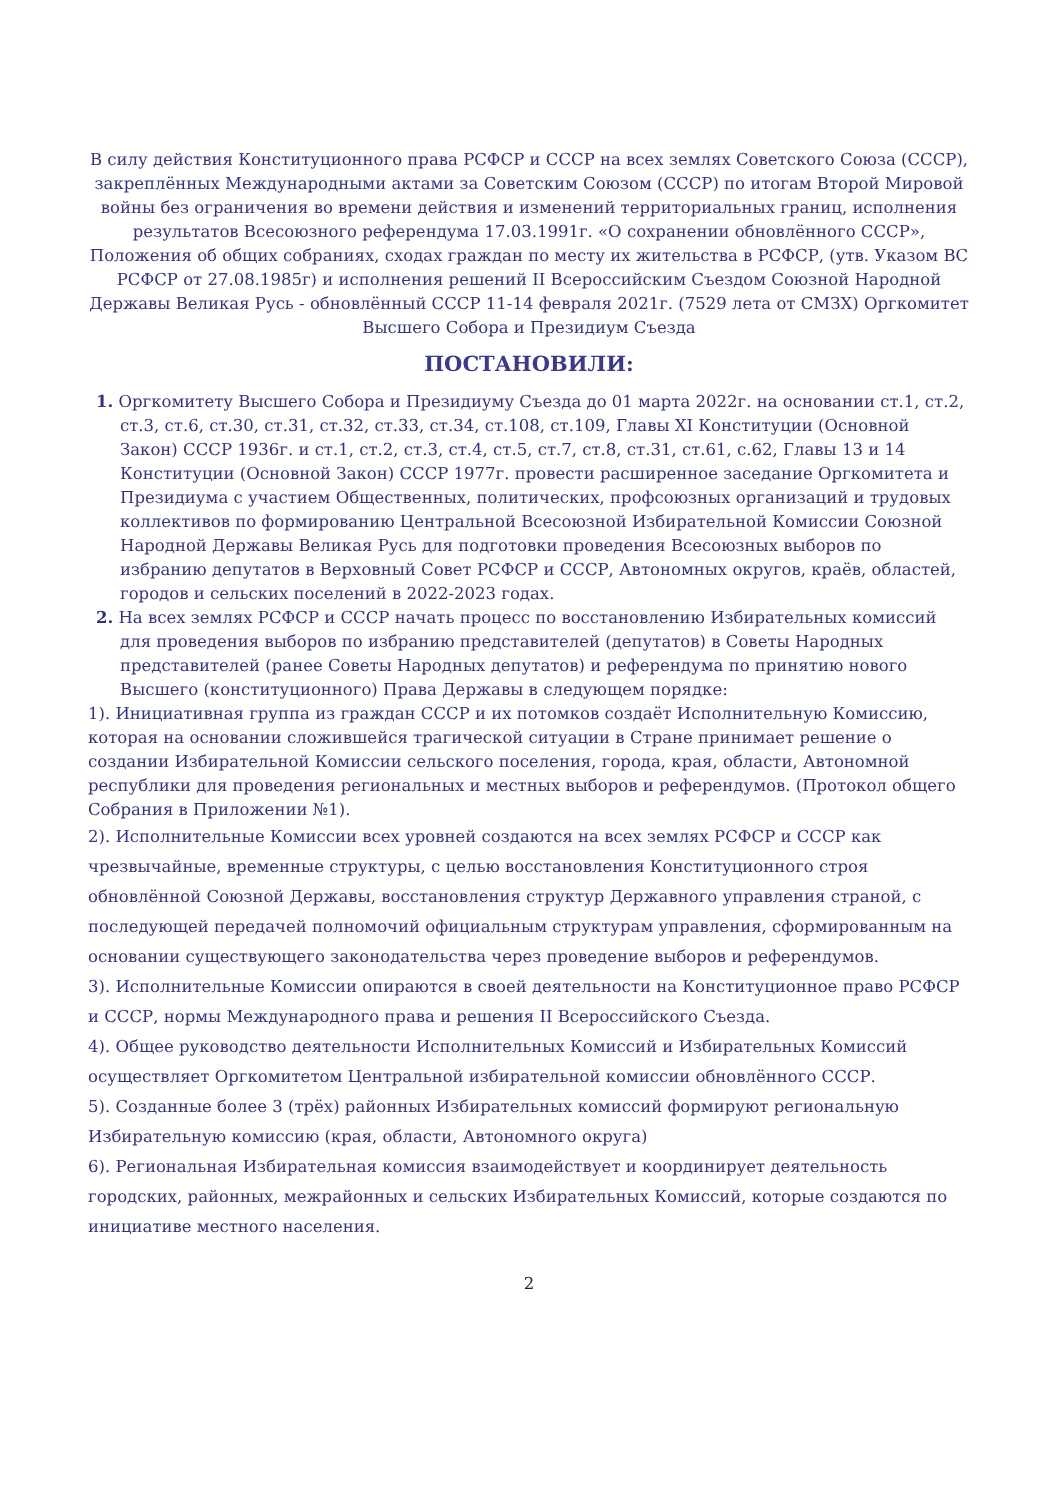В силу действия Конституционного права РСФСР и СССР на всех землях Советского Союза (СССР), закреплённых Международными актами за Советским Союзом (СССР) по итогам Второй Мировой войны без ограничения во времени действия и изменений территориальных границ, исполнения результатов Всесоюзного референдума 17.03.1991г. «О сохранении обновлённого СССР», Положения об общих собраниях, сходах граждан по месту их жительства в РСФСР, (утв. Указом ВС РСФСР от 27.08.1985г) и исполнения решений II Всероссийским Съездом Союзной Народной Державы Великая Русь - обновлённый СССР 11-14 февраля 2021г. (7529 лета от СМЗХ) Оргкомитет Высшего Собора и Президиум Съезда
ПОСТАНОВИЛИ:
1. Оргкомитету Высшего Собора и Президиуму Съезда до 01 марта 2022г. на основании ст.1, ст.2, ст.3, ст.6, ст.30, ст.31, ст.32, ст.33, ст.34, ст.108, ст.109, Главы XI Конституции (Основной Закон) СССР 1936г. и ст.1, ст.2, ст.3, ст.4, ст.5, ст.7, ст.8, ст.31, ст.61, с.62, Главы 13 и 14 Конституции (Основной Закон) СССР 1977г. провести расширенное заседание Оргкомитета и Президиума с участием Общественных, политических, профсоюзных организаций и трудовых коллективов по формированию Центральной Всесоюзной Избирательной Комиссии Союзной Народной Державы Великая Русь для подготовки проведения Всесоюзных выборов по избранию депутатов в Верховный Совет РСФСР и СССР, Автономных округов, краёв, областей, городов и сельских поселений в 2022-2023 годах.
2. На всех землях РСФСР и СССР начать процесс по восстановлению Избирательных комиссий для проведения выборов по избранию представителей (депутатов) в Советы Народных представителей (ранее Советы Народных депутатов) и референдума по принятию нового Высшего (конституционного) Права Державы в следующем порядке:
1). Инициативная группа из граждан СССР и их потомков создаёт Исполнительную Комиссию, которая на основании сложившейся трагической ситуации в Стране принимает решение о создании Избирательной Комиссии сельского поселения, города, края, области, Автономной республики для проведения региональных и местных выборов и референдумов. (Протокол общего Собрания в Приложении №1).
2). Исполнительные Комиссии всех уровней создаются на всех землях РСФСР и СССР как чрезвычайные, временные структуры, с целью восстановления Конституционного строя обновлённой Союзной Державы, восстановления структур Державного управления страной, с последующей передачей полномочий официальным структурам управления, сформированным на основании существующего законодательства через проведение выборов и референдумов.
3). Исполнительные Комиссии опираются в своей деятельности на Конституционное право РСФСР и СССР, нормы Международного права и решения II Всероссийского Съезда.
4). Общее руководство деятельности Исполнительных Комиссий и Избирательных Комиссий осуществляет Оргкомитетом Центральной избирательной комиссии обновлённого СССР.
5). Созданные более 3 (трёх) районных Избирательных комиссий формируют региональную Избирательную комиссию (края, области, Автономного округа)
6). Региональная Избирательная комиссия взаимодействует и координирует деятельность городских, районных, межрайонных и сельских Избирательных Комиссий, которые создаются по инициативе местного населения.
2